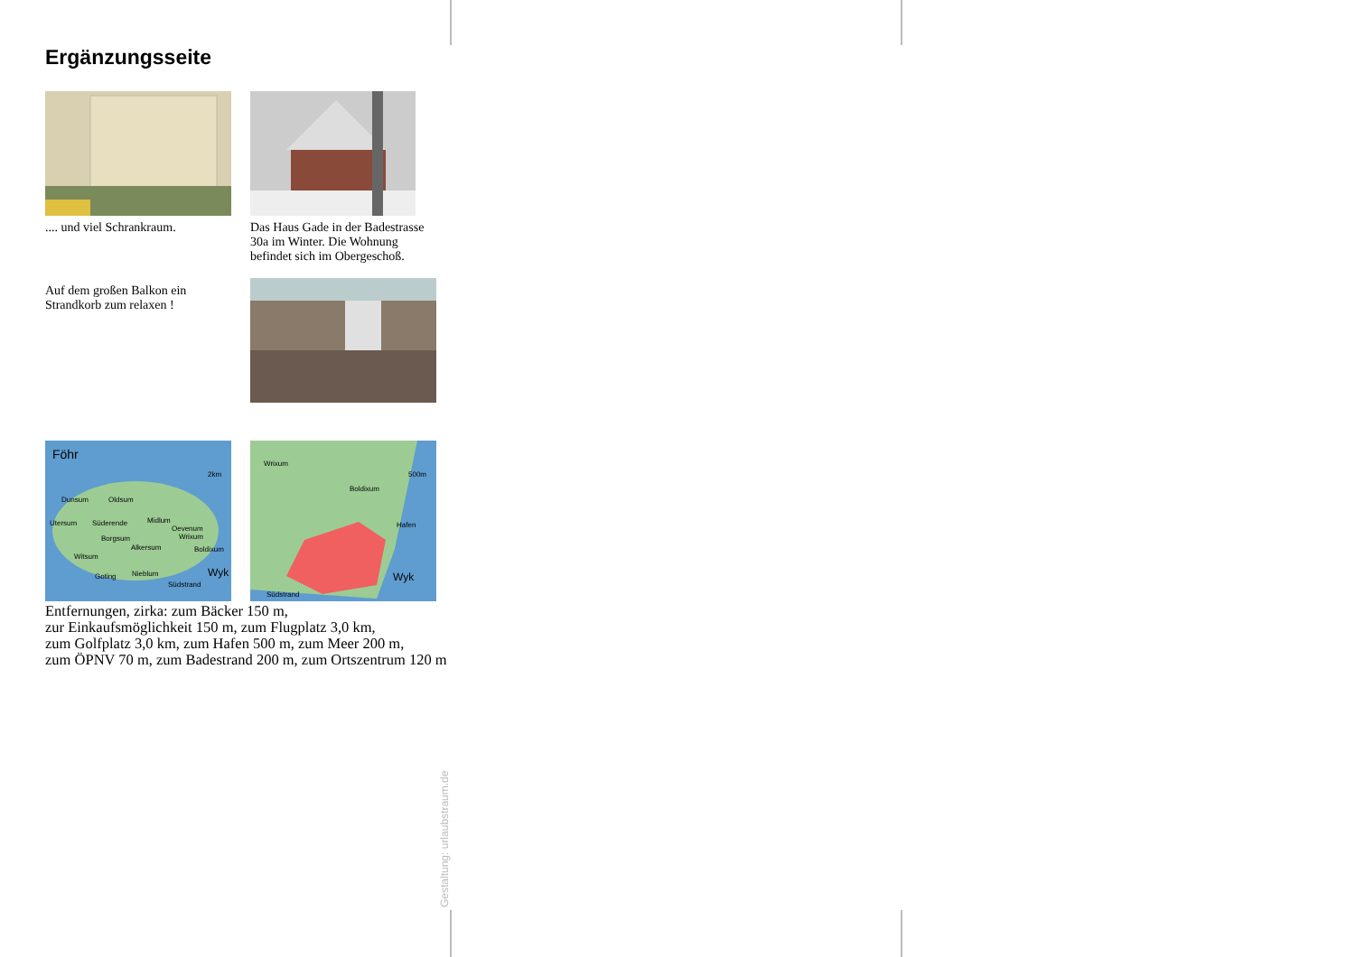Ergänzungsseite
.... und viel Schrankraum.
Das Haus Gade in der Badestrasse 30a im Winter. Die Wohnung befindet sich im Obergeschoß.
Auf dem großen Balkon ein Strandkorb zum relaxen !
Föhr
2km
Dunsum
Oldsum
Utersum
Süderende
Midlum
Oevenum
Borgsum
Wrixum
Alkersum
Boldixum
Witsum
Goting
Nieblum
Wyk
Südstrand
Wrixum
500m
Boldixum
Hafen
Wyk
Südstrand
Entfernungen, zirka: zum Bäcker 150 m,
zur Einkaufsmöglichkeit 150 m, zum Flugplatz 3,0 km,
zum Golfplatz 3,0 km, zum Hafen 500 m, zum Meer 200 m,
zum ÖPNV 70 m, zum Badestrand 200 m, zum Ortszentrum 120 m
Gestaltung: urlaubstraum.de